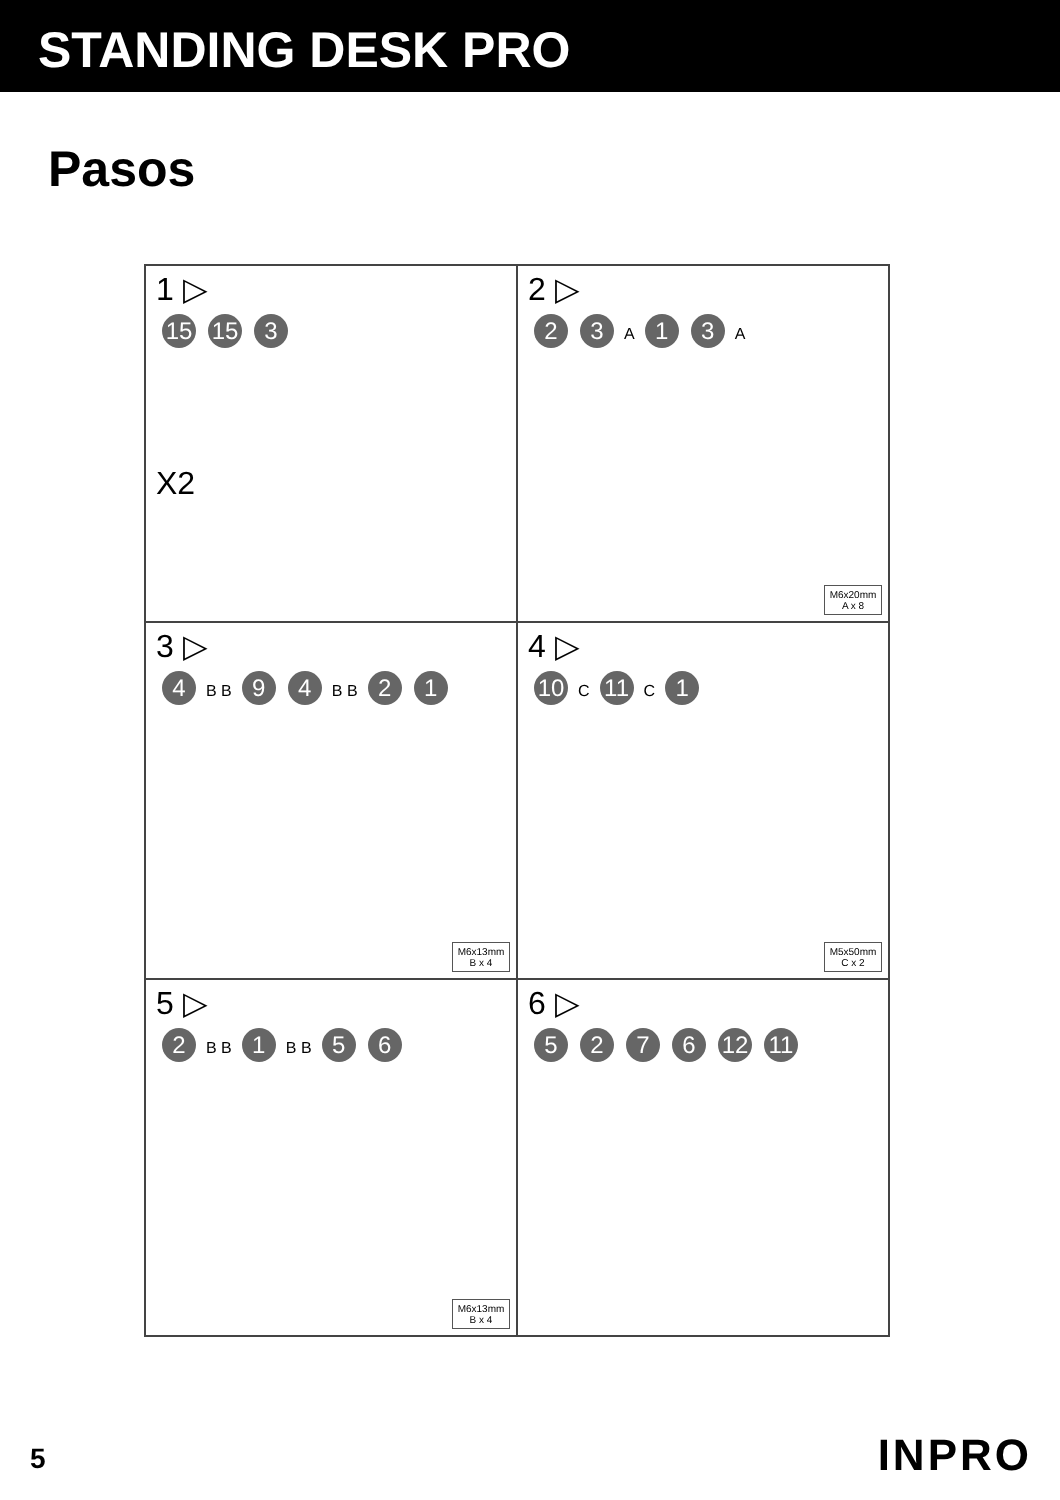STANDING DESK PRO
Pasos
1 ▷
15 15 3
X2
2 ▷
23 A 13 A
M6x20mm
A x 8
3 ▷
4 B B 94 B B 21
M6x13mm
B x 4
4 ▷
10 C 11 C 1
M5x50mm
C x 2
5 ▷
2 B B 1 B B 56
M6x13mm
B x 4
6 ▷
5276 12 11
5 INPRO